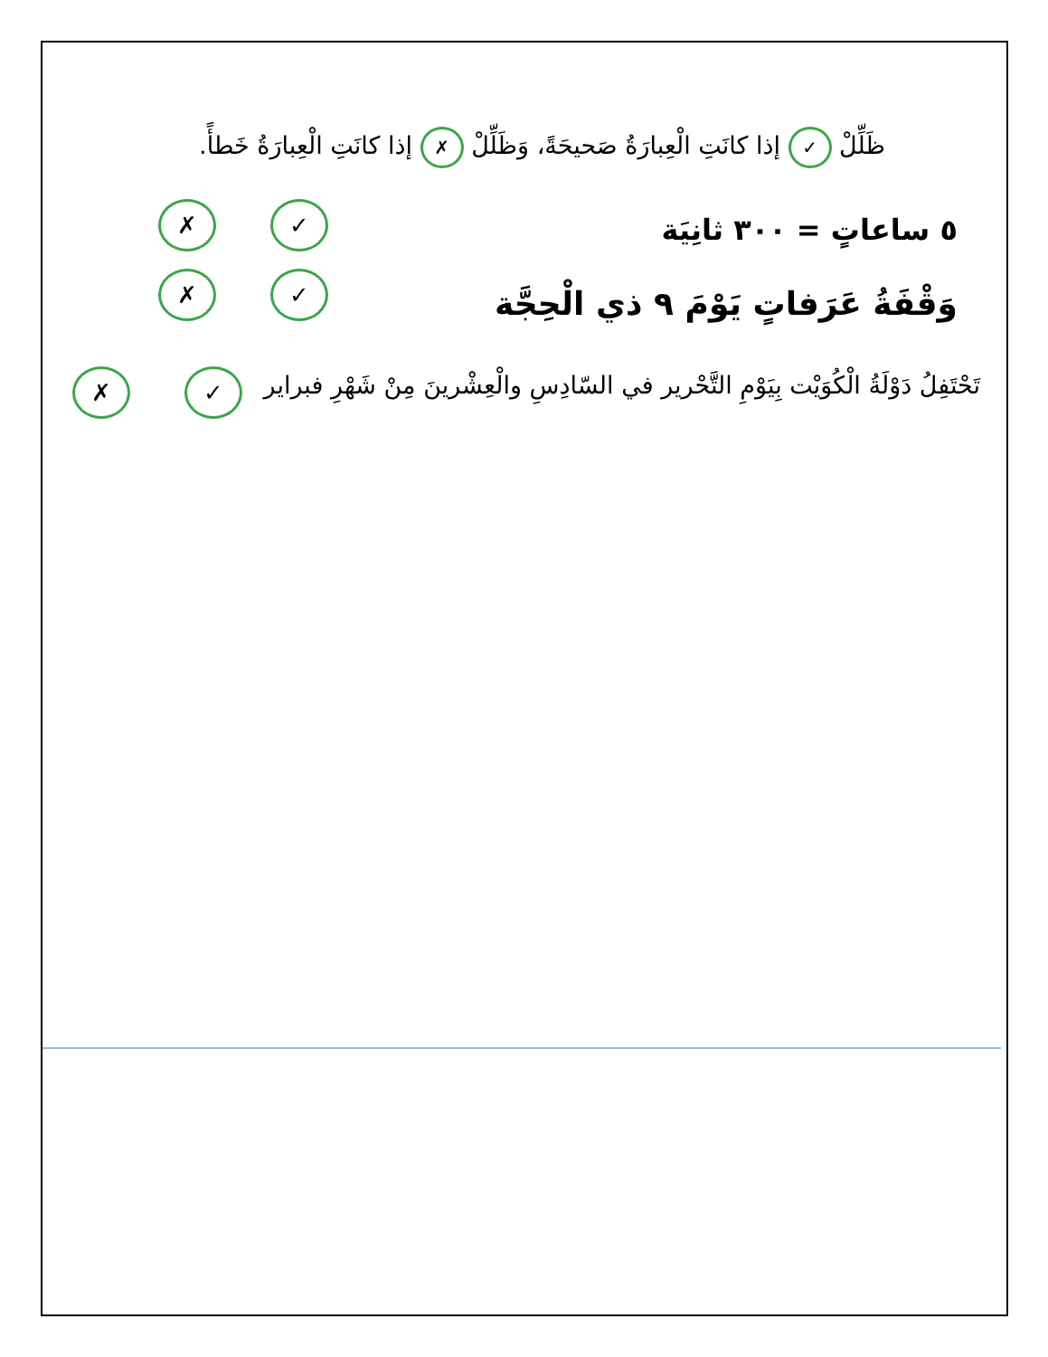ظَلِّلْ ✓ إذا كانَتِ الْعِبارَةُ صَحيحَةً، وَظَلِّلْ ✗ إذا كانَتِ الْعِبارَةُ خَطأً.
٥ ساعاتٍ = ٣٠٠ ثانِيَة
✗ ✓
وَقْفَةُ عَرَفاتٍ يَوْمَ ٩ ذي الْحِجَّة
✗ ✓
تَحْتَفِلُ دَوْلَةُ الْكُوَيْت بِيَوْمِ التَّحْرير في السّادِسِ والْعِشْرينَ مِنْ شَهْرِ فبراير
✗ ✓